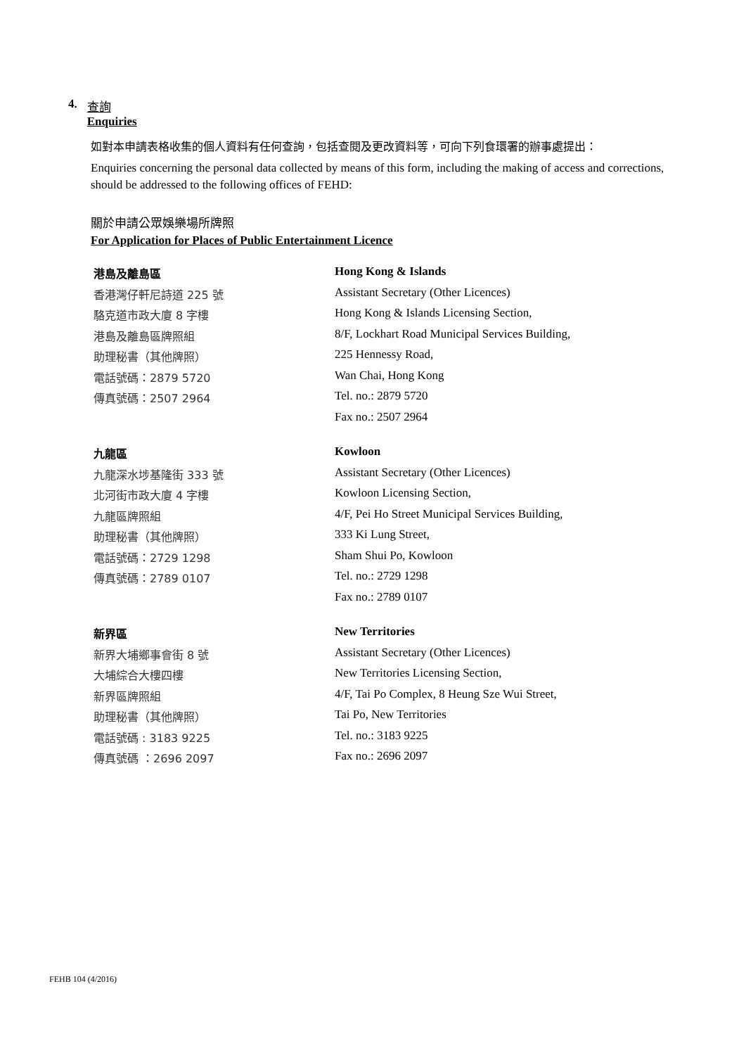4. 查詢
Enquiries
如對本申請表格收集的個人資料有任何查詢，包括查閱及更改資料等，可向下列食環署的辦事處提出：
Enquiries concerning the personal data collected by means of this form, including the making of access and corrections, should be addressed to the following offices of FEHD:
關於申請公眾娛樂場所牌照
For Application for Places of Public Entertainment Licence
港島及離島區
香港灣仔軒尼詩道 225 號
駱克道市政大廈 8 字樓
港島及離島區牌照組
助理秘書（其他牌照）
電話號碼：2879 5720
傳真號碼：2507 2964
Hong Kong & Islands
Assistant Secretary (Other Licences)
Hong Kong & Islands Licensing Section,
8/F, Lockhart Road Municipal Services Building,
225 Hennessy Road,
Wan Chai, Hong Kong
Tel. no.: 2879 5720
Fax no.: 2507 2964
九龍區
九龍深水埗基隆街 333 號
北河街市政大廈 4 字樓
九龍區牌照組
助理秘書（其他牌照）
電話號碼：2729 1298
傳真號碼：2789 0107
Kowloon
Assistant Secretary (Other Licences)
Kowloon Licensing Section,
4/F, Pei Ho Street Municipal Services Building,
333 Ki Lung Street,
Sham Shui Po, Kowloon
Tel. no.: 2729 1298
Fax no.: 2789 0107
新界區
新界大埔鄉事會街 8 號
大埔綜合大樓四樓
新界區牌照組
助理秘書（其他牌照）
電話號碼 : 3183 9225
傳真號碼 ：2696 2097
New Territories
Assistant Secretary (Other Licences)
New Territories Licensing Section,
4/F, Tai Po Complex, 8 Heung Sze Wui Street,
Tai Po, New Territories
Tel. no.: 3183 9225
Fax no.: 2696 2097
FEHB 104 (4/2016)